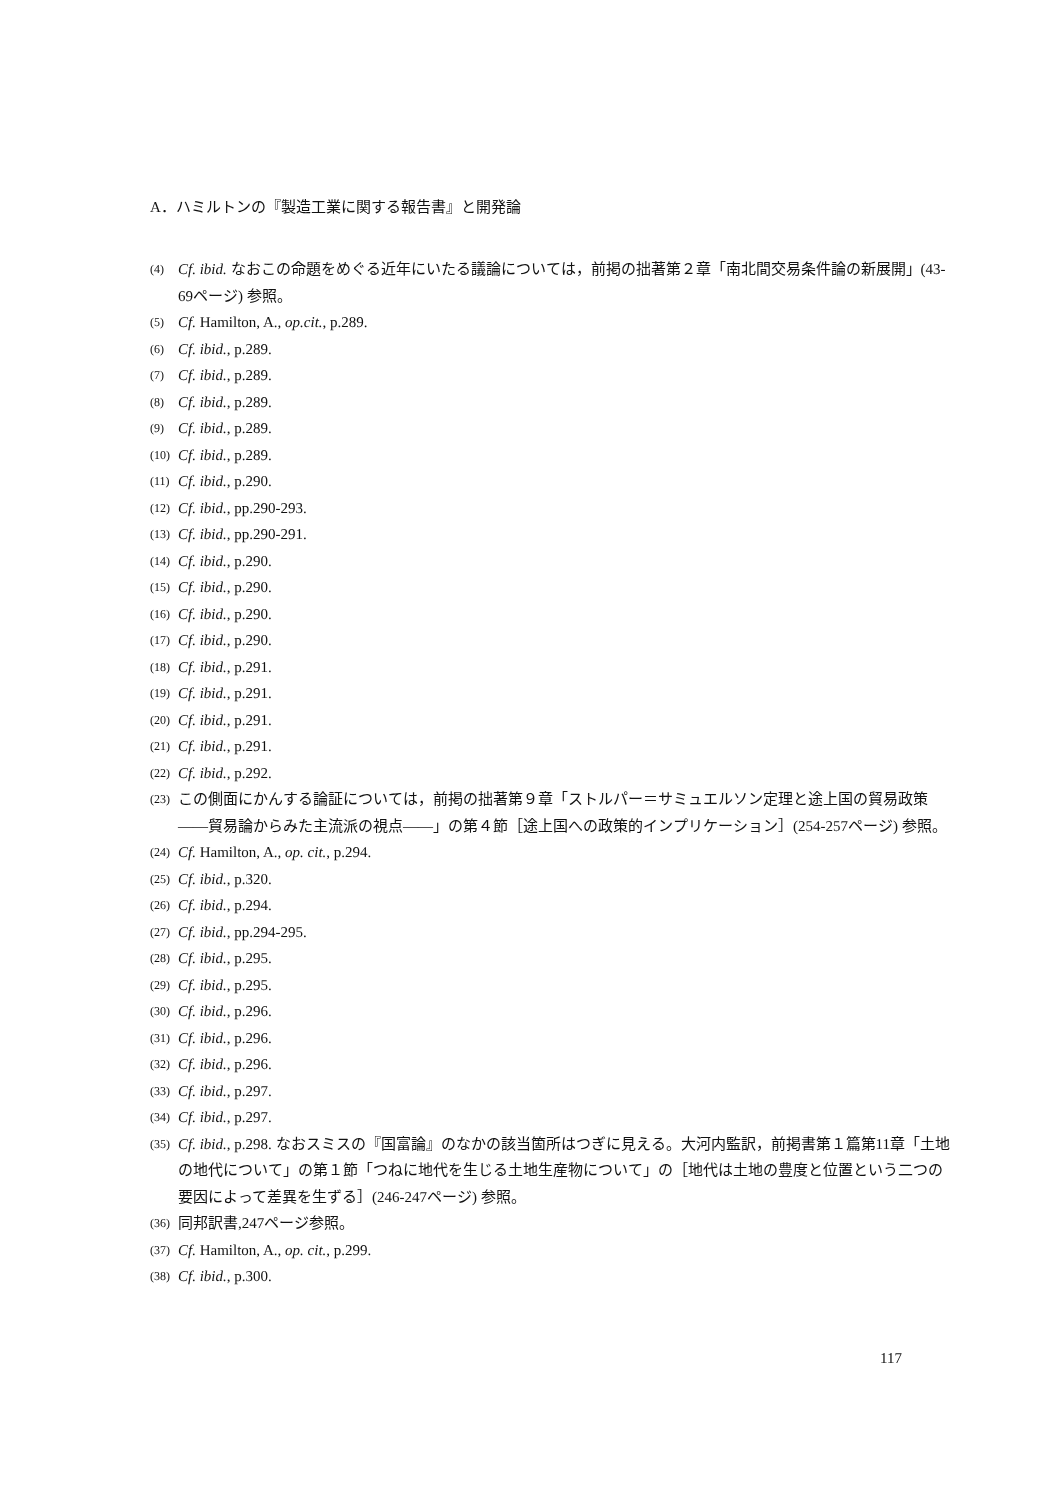A．ハミルトンの『製造工業に関する報告書』と開発論
(4) Cf. ibid. なおこの命題をめぐる近年にいたる議論については，前掲の拙著第２章「南北間交易条件論の新展開」(43-69ページ) 参照。
(5) Cf. Hamilton, A., op.cit., p.289.
(6) Cf. ibid., p.289.
(7) Cf. ibid., p.289.
(8) Cf. ibid., p.289.
(9) Cf. ibid., p.289.
(10) Cf. ibid., p.289.
(11) Cf. ibid., p.290.
(12) Cf. ibid., pp.290-293.
(13) Cf. ibid., pp.290-291.
(14) Cf. ibid., p.290.
(15) Cf. ibid., p.290.
(16) Cf. ibid., p.290.
(17) Cf. ibid., p.290.
(18) Cf. ibid., p.291.
(19) Cf. ibid., p.291.
(20) Cf. ibid., p.291.
(21) Cf. ibid., p.291.
(22) Cf. ibid., p.292.
(23) この側面にかんする論証については，前掲の拙著第９章「ストルパー＝サミュエルソン定理と途上国の貿易政策――貿易論からみた主流派の視点――」の第４節［途上国への政策的インプリケーション］(254-257ページ) 参照。
(24) Cf. Hamilton, A., op. cit., p.294.
(25) Cf. ibid., p.320.
(26) Cf. ibid., p.294.
(27) Cf. ibid., pp.294-295.
(28) Cf. ibid., p.295.
(29) Cf. ibid., p.295.
(30) Cf. ibid., p.296.
(31) Cf. ibid., p.296.
(32) Cf. ibid., p.296.
(33) Cf. ibid., p.297.
(34) Cf. ibid., p.297.
(35) Cf. ibid., p.298. なおスミスの『国富論』のなかの該当箇所はつぎに見える。大河内監訳，前掲書第１篇第11章「土地の地代について」の第１節「つねに地代を生じる土地生産物について」の［地代は土地の豊度と位置という二つの要因によって差異を生ずる］(246-247ページ) 参照。
(36) 同邦訳書,247ページ参照。
(37) Cf. Hamilton, A., op. cit., p.299.
(38) Cf. ibid., p.300.
117